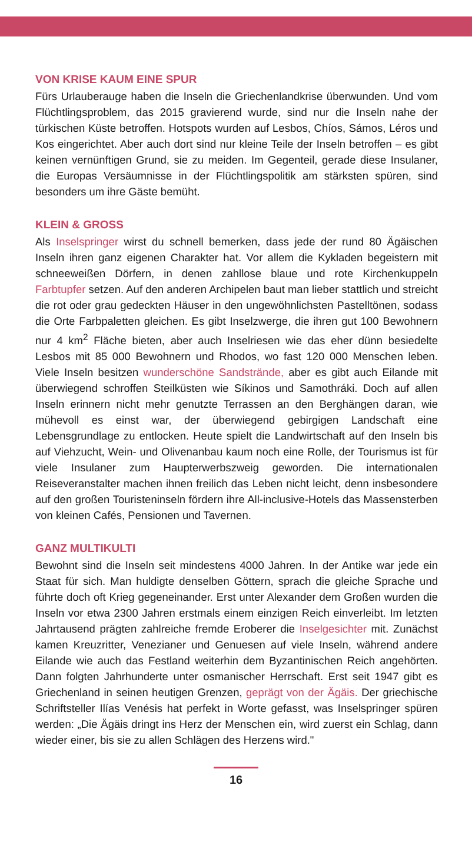VON KRISE KAUM EINE SPUR
Fürs Urlauberauge haben die Inseln die Griechenlandkrise überwunden. Und vom Flüchtlingsproblem, das 2015 gravierend wurde, sind nur die Inseln nahe der türkischen Küste betroffen. Hotspots wurden auf Lesbos, Chíos, Sámos, Léros und Kos eingerichtet. Aber auch dort sind nur kleine Teile der Inseln betroffen – es gibt keinen vernünftigen Grund, sie zu meiden. Im Gegenteil, gerade diese Insulaner, die Europas Versäumnisse in der Flüchtlingspolitik am stärksten spüren, sind besonders um ihre Gäste bemüht.
KLEIN & GROSS
Als Inselspringer wirst du schnell bemerken, dass jede der rund 80 Ägäischen Inseln ihren ganz eigenen Charakter hat. Vor allem die Kykladen begeistern mit schneeweißen Dörfern, in denen zahllose blaue und rote Kirchenkuppeln Farbtupfer setzen. Auf den anderen Archipelen baut man lieber stattlich und streicht die rot oder grau gedeckten Häuser in den ungewöhnlichsten Pastelltönen, sodass die Orte Farbpaletten gleichen. Es gibt Inselzwerge, die ihren gut 100 Bewohnern nur 4 km<sup>2</sup> Fläche bieten, aber auch Inselriesen wie das eher dünn besiedelte Lesbos mit 85 000 Bewohnern und Rhodos, wo fast 120 000 Menschen leben. Viele Inseln besitzen wunderschöne Sandstrände, aber es gibt auch Eilande mit überwiegend schroffen Steilküsten wie Síkinos und Samothráki. Doch auf allen Inseln erinnern nicht mehr genutzte Terrassen an den Berghängen daran, wie mühevoll es einst war, der überwiegend gebirgigen Landschaft eine Lebensgrundlage zu entlocken. Heute spielt die Landwirtschaft auf den Inseln bis auf Viehzucht, Wein- und Olivenanbau kaum noch eine Rolle, der Tourismus ist für viele Insulaner zum Haupterwerbszweig geworden. Die internationalen Reiseveranstalter machen ihnen freilich das Leben nicht leicht, denn insbesondere auf den großen Touristeninseln fördern ihre All-inclusive-Hotels das Massensterben von kleinen Cafés, Pensionen und Tavernen.
GANZ MULTIKULTI
Bewohnt sind die Inseln seit mindestens 4000 Jahren. In der Antike war jede ein Staat für sich. Man huldigte denselben Göttern, sprach die gleiche Sprache und führte doch oft Krieg gegeneinander. Erst unter Alexander dem Großen wurden die Inseln vor etwa 2300 Jahren erstmals einem einzigen Reich einverleibt. Im letzten Jahrtausend prägten zahlreiche fremde Eroberer die Inselgesichter mit. Zunächst kamen Kreuzritter, Venezianer und Genuesen auf viele Inseln, während andere Eilande wie auch das Festland weiterhin dem Byzantinischen Reich angehörten. Dann folgten Jahrhunderte unter osmanischer Herrschaft. Erst seit 1947 gibt es Griechenland in seinen heutigen Grenzen, geprägt von der Ägäis. Der griechische Schriftsteller Ilías Venésis hat perfekt in Worte gefasst, was Inselspringer spüren werden: „Die Ägäis dringt ins Herz der Menschen ein, wird zuerst ein Schlag, dann wieder einer, bis sie zu allen Schlägen des Herzens wird."
16